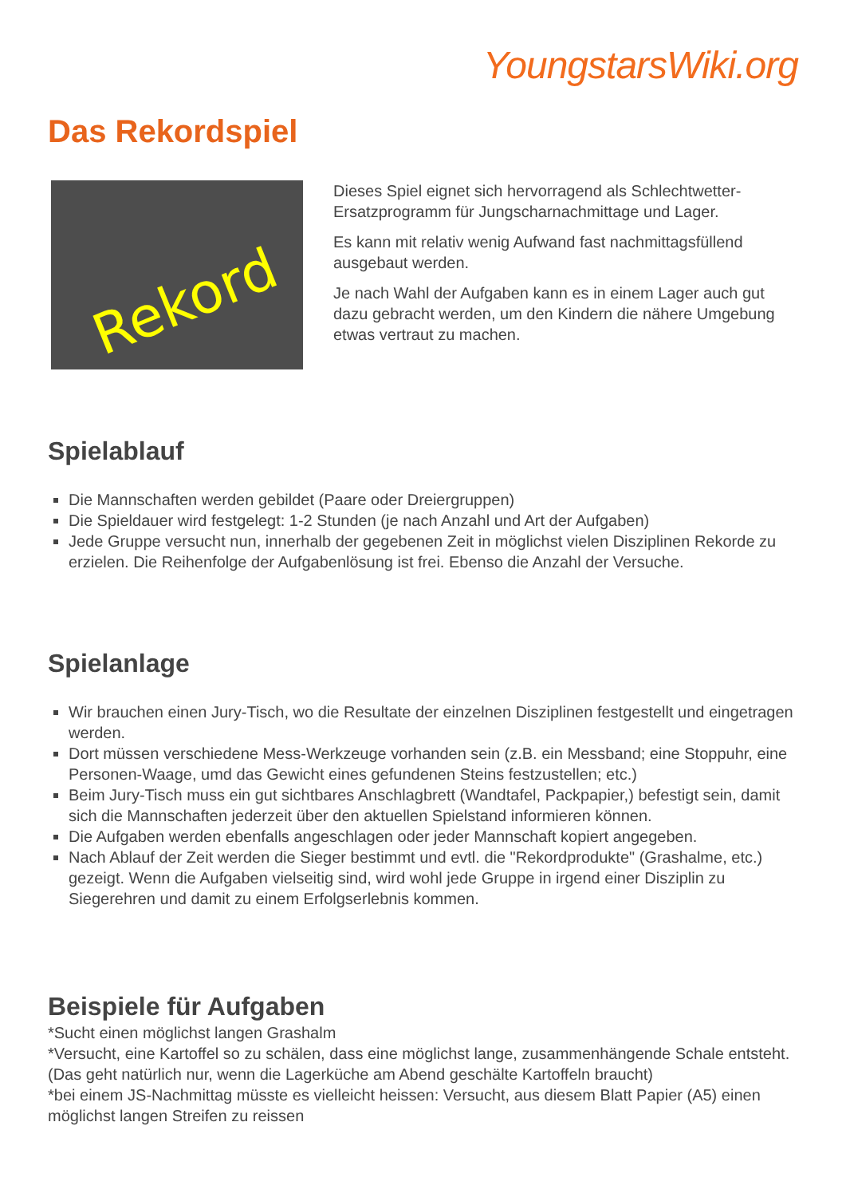YoungstarsWiki.org
Das Rekordspiel
Rekord
Dieses Spiel eignet sich hervorragend als Schlechtwetter-Ersatzprogramm für Jungscharnachmittage und Lager.
Es kann mit relativ wenig Aufwand fast nachmittagsfüllend ausgebaut werden.
Je nach Wahl der Aufgaben kann es in einem Lager auch gut dazu gebracht werden, um den Kindern die nähere Umgebung etwas vertraut zu machen.
Spielablauf
Die Mannschaften werden gebildet (Paare oder Dreiergruppen)
Die Spieldauer wird festgelegt: 1-2 Stunden (je nach Anzahl und Art der Aufgaben)
Jede Gruppe versucht nun, innerhalb der gegebenen Zeit in möglichst vielen Disziplinen Rekorde zu erzielen. Die Reihenfolge der Aufgabenlösung ist frei. Ebenso die Anzahl der Versuche.
Spielanlage
Wir brauchen einen Jury-Tisch, wo die Resultate der einzelnen Disziplinen festgestellt und eingetragen werden.
Dort müssen verschiedene Mess-Werkzeuge vorhanden sein (z.B. ein Messband; eine Stoppuhr, eine Personen-Waage, umd das Gewicht eines gefundenen Steins festzustellen; etc.)
Beim Jury-Tisch muss ein gut sichtbares Anschlagbrett (Wandtafel, Packpapier,) befestigt sein, damit sich die Mannschaften jederzeit über den aktuellen Spielstand informieren können.
Die Aufgaben werden ebenfalls angeschlagen oder jeder Mannschaft kopiert angegeben.
Nach Ablauf der Zeit werden die Sieger bestimmt und evtl. die "Rekordprodukte" (Grashalme, etc.) gezeigt. Wenn die Aufgaben vielseitig sind, wird wohl jede Gruppe in irgend einer Disziplin zu Siegerehren und damit zu einem Erfolgserlebnis kommen.
Beispiele für Aufgaben
*Sucht einen möglichst langen Grashalm
*Versucht, eine Kartoffel so zu schälen, dass eine möglichst lange, zusammenhängende Schale entsteht. (Das geht natürlich nur, wenn die Lagerküche am Abend geschälte Kartoffeln braucht)
*bei einem JS-Nachmittag müsste es vielleicht heissen: Versucht, aus diesem Blatt Papier (A5) einen möglichst langen Streifen zu reissen